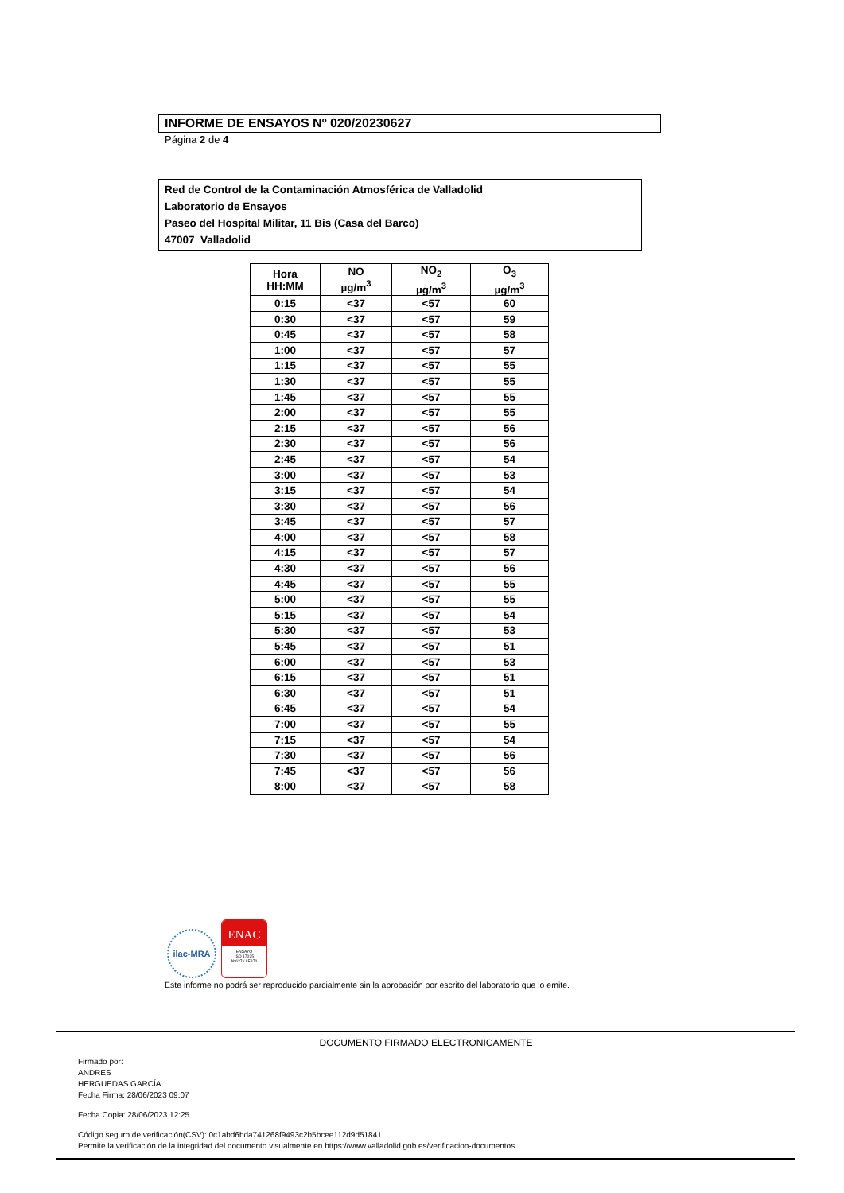INFORME DE ENSAYOS Nº 020/20230627
Página 2 de 4
Red de Control de la Contaminación Atmosférica de Valladolid
Laboratorio de Ensayos
Paseo del Hospital Militar, 11 Bis (Casa del Barco)
47007 Valladolid
| Hora HH:MM | NO µg/m<sup>3</sup> | NO<sub>2</sub> µg/m<sup>3</sup> | O<sub>3</sub> µg/m<sup>3</sup> |
| --- | --- | --- | --- |
| 0:15 | <37 | <57 | 60 |
| 0:30 | <37 | <57 | 59 |
| 0:45 | <37 | <57 | 58 |
| 1:00 | <37 | <57 | 57 |
| 1:15 | <37 | <57 | 55 |
| 1:30 | <37 | <57 | 55 |
| 1:45 | <37 | <57 | 55 |
| 2:00 | <37 | <57 | 55 |
| 2:15 | <37 | <57 | 56 |
| 2:30 | <37 | <57 | 56 |
| 2:45 | <37 | <57 | 54 |
| 3:00 | <37 | <57 | 53 |
| 3:15 | <37 | <57 | 54 |
| 3:30 | <37 | <57 | 56 |
| 3:45 | <37 | <57 | 57 |
| 4:00 | <37 | <57 | 58 |
| 4:15 | <37 | <57 | 57 |
| 4:30 | <37 | <57 | 56 |
| 4:45 | <37 | <57 | 55 |
| 5:00 | <37 | <57 | 55 |
| 5:15 | <37 | <57 | 54 |
| 5:30 | <37 | <57 | 53 |
| 5:45 | <37 | <57 | 51 |
| 6:00 | <37 | <57 | 53 |
| 6:15 | <37 | <57 | 51 |
| 6:30 | <37 | <57 | 51 |
| 6:45 | <37 | <57 | 54 |
| 7:00 | <37 | <57 | 55 |
| 7:15 | <37 | <57 | 54 |
| 7:30 | <37 | <57 | 56 |
| 7:45 | <37 | <57 | 56 |
| 8:00 | <37 | <57 | 58 |
ilac-MRA
ENAC
ENSAYO
ISO 17025
Nº627 / LE870
Este informe no podrá ser reproducido parcialmente sin la aprobación por escrito del laboratorio que lo emite.
DOCUMENTO FIRMADO ELECTRONICAMENTE
Firmado por:
ANDRES
HERGUEDAS GARCÍA
Fecha Firma: 28/06/2023 09:07
Fecha Copia: 28/06/2023 12:25
Código seguro de verificación(CSV): 0c1abd6bda741268f9493c2b5bcee112d9d51841
Permite la verificación de la integridad del documento visualmente en https://www.valladolid.gob.es/verificacion-documentos